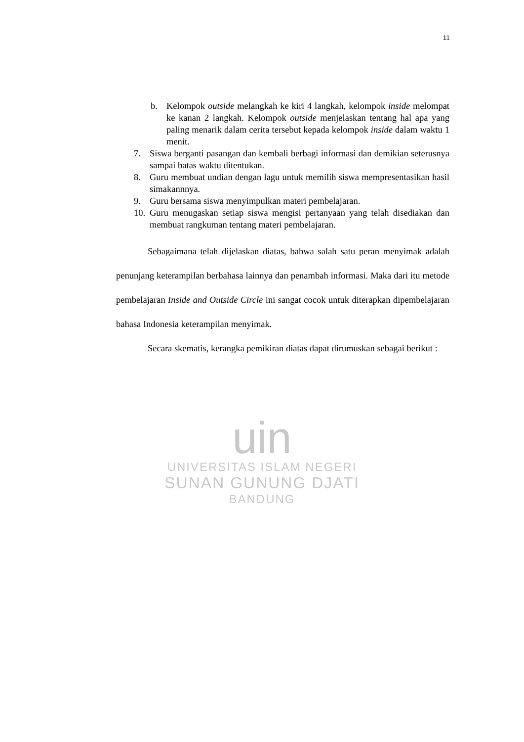11
b. Kelompok outside melangkah ke kiri 4 langkah, kelompok inside melompat ke kanan 2 langkah. Kelompok outside menjelaskan tentang hal apa yang paling menarik dalam cerita tersebut kepada kelompok inside dalam waktu 1 menit.
7. Siswa berganti pasangan dan kembali berbagi informasi dan demikian seterusnya sampai batas waktu ditentukan.
8. Guru membuat undian dengan lagu untuk memilih siswa mempresentasikan hasil simakannnya.
9. Guru bersama siswa menyimpulkan materi pembelajaran.
10. Guru menugaskan setiap siswa mengisi pertanyaan yang telah disediakan dan membuat rangkuman tentang materi pembelajaran.
Sebagaimana telah dijelaskan diatas, bahwa salah satu peran menyimak adalah penunjang keterampilan berbahasa lainnya dan penambah informasi. Maka dari itu metode pembelajaran Inside and Outside Circle ini sangat cocok untuk diterapkan dipembelajaran bahasa Indonesia keterampilan menyimak.
Secara skematis, kerangka pemikiran diatas dapat dirumuskan sebagai berikut :
uin
UNIVERSITAS ISLAM NEGERI
SUNAN GUNUNG DJATI
BANDUNG